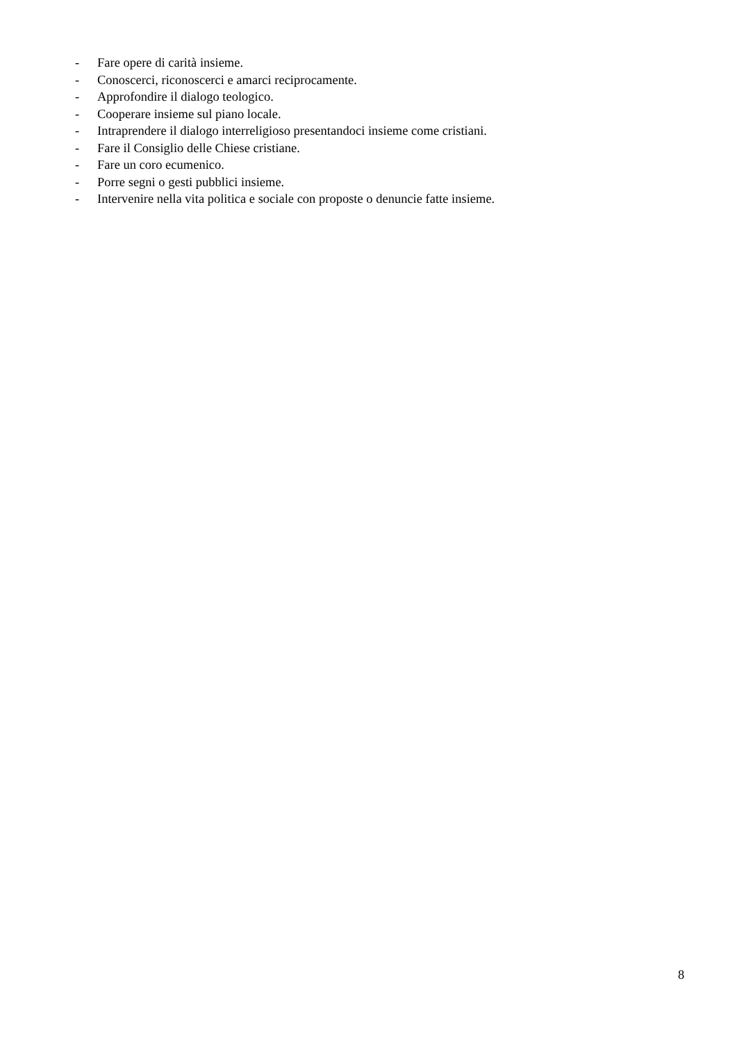- Fare opere di carità insieme.
- Conoscerci, riconoscerci e amarci reciprocamente.
- Approfondire il dialogo teologico.
- Cooperare insieme sul piano locale.
- Intraprendere il dialogo interreligioso presentandoci insieme come cristiani.
- Fare il Consiglio delle Chiese cristiane.
- Fare un coro ecumenico.
- Porre segni o gesti pubblici insieme.
- Intervenire nella vita politica e sociale con proposte o denuncie fatte insieme.
8